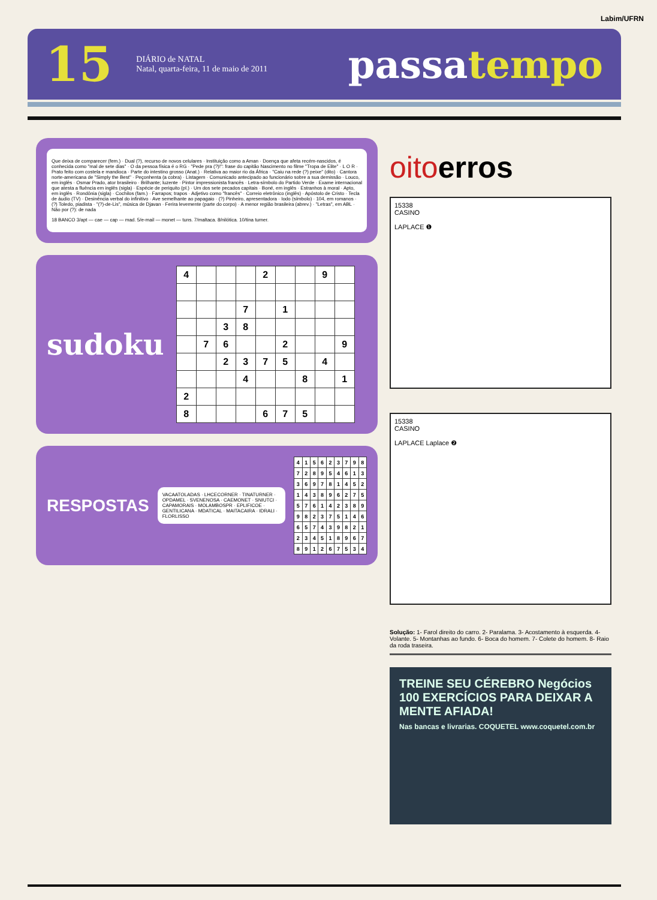Labim/UFRN
15
DIÁRIO de NATAL
Natal, quarta-feira, 11 de maio de 2011
passatempo
Que deixa de comparecer (fem.) · Dual (?), recurso de novos celulares · Instituição como a Aman · Doença que afeta recém-nascidos, é conhecida como "mal de sete dias" · O da pessoa física é o RG · "Pede pra (?)!": frase do capitão Nascimento no filme "Tropa de Elite" · L O R · Prato feito com costela e mandioca · Parte do intestino grosso (Anat.) · Relativa ao maior rio da África · "Caiu na rede (?) peixe" (dito) · Cantora norte-americana de "Simply the Best" · Peçonhenta (a cobra) · Listagem · Comunicado antecipado ao funcionário sobre a sua demissão · Louco, em inglês · Osmar Prado, ator brasileiro · Brilhante; luzente · Pintor impressionista francês · Letra-símbolo do Partido Verde · Exame internacional que atesta a fluência em inglês (sigla) · Espécie de periquito (pl.) · Um dos sete pecados capitais · Boné, em inglês · Estranhos à moral · Apto, em inglês · Rondônia (sigla) · Cochilos (fam.) · Farrapos; trapos · Adjetivo como "francês" · Correio eletrônico (inglês) · Apóstolo de Cristo · Tecla de áudio (TV) · Desinência verbal do infinitivo · Ave semelhante ao papagaio · (?) Pinheiro, apresentadora · Iodo (símbolo) · 104, em romanos · (?) Toledo, piadista · "(?)-de-Lis", música de Djavan · Ferira levemente (parte do corpo) · A menor região brasileira (abrev.) · "Letras", em ABL · Não por (?): de nada
18 BANCO 3/apt — cae — cap — mad. 5/e-mail — monet — tuns. 7/maltaca. 8/nilótica. 10/tina turner.
sudoku
| 4 | | | | 2 | | | 9 | |
| | | | 7 | | 1 | | | |
| | | 3 | 8 | | | | | |
| | 7 | 6 | | | 2 | | | 9 |
| | | 2 | 3 | 7 | 5 | | 4 | |
| | | | 4 | | | 8 | | 1 |
| 2 | | | | | | | | |
| 8 | | | | 6 | 7 | 5 | | |
RESPOSTAS
VACAATOLADAS · LHCECORNER · TINATURNER · OPDAMEL · SVENENOSA · CAEMONET · SNIUTCI · CAPAMORAIS · MOLAMBOSPR · EPLIFICOE · GENTILICANA · MDATICAL · MAITACAIRA · IDRALI · FLORLISSO
| 4 | 1 | 5 | 6 | 2 | 3 | 7 | 9 | 8 |
| 7 | 2 | 8 | 9 | 5 | 4 | 6 | 1 | 3 |
| 3 | 6 | 9 | 7 | 8 | 1 | 4 | 5 | 2 |
| 1 | 4 | 3 | 8 | 9 | 6 | 2 | 7 | 5 |
| 5 | 7 | 6 | 1 | 4 | 2 | 3 | 8 | 9 |
| 9 | 8 | 2 | 3 | 7 | 5 | 1 | 4 | 6 |
| 6 | 5 | 7 | 4 | 3 | 9 | 8 | 2 | 1 |
| 2 | 3 | 4 | 5 | 1 | 8 | 9 | 6 | 7 |
| 8 | 9 | 1 | 2 | 6 | 7 | 5 | 3 | 4 |
oitoerros
15338
CASINO
LAPLACE ❶
15338
CASINO
LAPLACE Laplace ❷
Solução: 1- Farol direito do carro. 2- Paralama. 3- Acostamento à esquerda. 4- Volante. 5- Montanhas ao fundo. 6- Boca do homem. 7- Colete do homem. 8- Raio da roda traseira.
TREINE SEU CÉREBRO Negócios
100 EXERCÍCIOS PARA DEIXAR A MENTE AFIADA!
Nas bancas e livrarias. COQUETEL www.coquetel.com.br